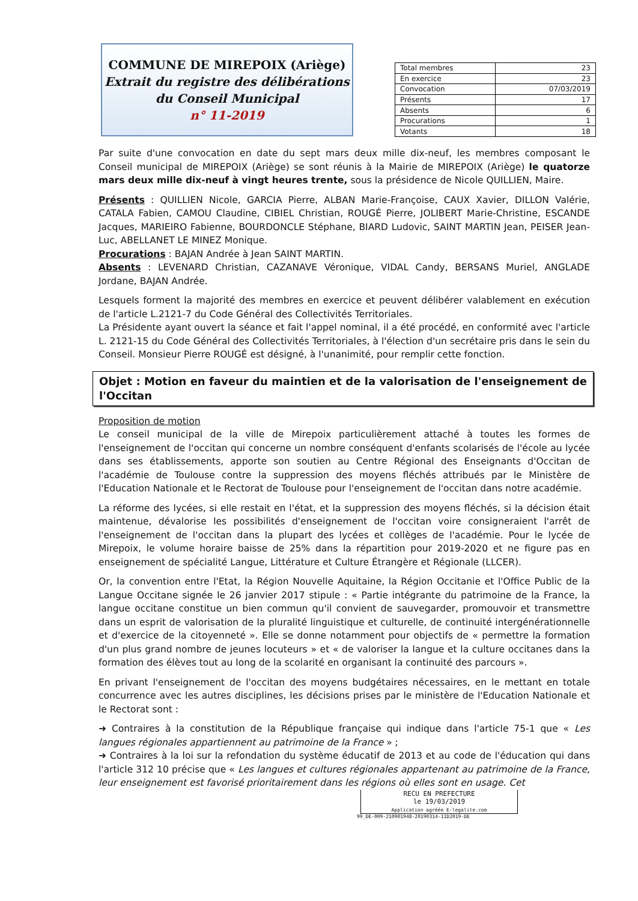COMMUNE DE MIREPOIX (Ariège)
Extrait du registre des délibérations du Conseil Municipal
n° 11-2019
| Total membres | 23 |
| En exercice | 23 |
| Convocation | 07/03/2019 |
| Présents | 17 |
| Absents | 6 |
| Procurations | 1 |
| Votants | 18 |
Par suite d'une convocation en date du sept mars deux mille dix-neuf, les membres composant le Conseil municipal de MIREPOIX (Ariège) se sont réunis à la Mairie de MIREPOIX (Ariège) le quatorze mars deux mille dix-neuf à vingt heures trente, sous la présidence de Nicole QUILLIEN, Maire.
Présents : QUILLIEN Nicole, GARCIA Pierre, ALBAN Marie-Françoise, CAUX Xavier, DILLON Valérie, CATALA Fabien, CAMOU Claudine, CIBIEL Christian, ROUGÉ Pierre, JOLIBERT Marie-Christine, ESCANDE Jacques, MARIEIRO Fabienne, BOURDONCLE Stéphane, BIARD Ludovic, SAINT MARTIN Jean, PEISER Jean-Luc, ABELLANET LE MINEZ Monique.
Procurations : BAJAN Andrée à Jean SAINT MARTIN.
Absents : LEVENARD Christian, CAZANAVE Véronique, VIDAL Candy, BERSANS Muriel, ANGLADE Jordane, BAJAN Andrée.
Lesquels forment la majorité des membres en exercice et peuvent délibérer valablement en exécution de l'article L.2121-7 du Code Général des Collectivités Territoriales.
La Présidente ayant ouvert la séance et fait l'appel nominal, il a été procédé, en conformité avec l'article L. 2121-15 du Code Général des Collectivités Territoriales, à l'élection d'un secrétaire pris dans le sein du Conseil. Monsieur Pierre ROUGÉ est désigné, à l'unanimité, pour remplir cette fonction.
Objet : Motion en faveur du maintien et de la valorisation de l'enseignement de l'Occitan
Proposition de motion
Le conseil municipal de la ville de Mirepoix particulièrement attaché à toutes les formes de l'enseignement de l'occitan qui concerne un nombre conséquent d'enfants scolarisés de l'école au lycée dans ses établissements, apporte son soutien au Centre Régional des Enseignants d'Occitan de l'académie de Toulouse contre la suppression des moyens fléchés attribués par le Ministère de l'Education Nationale et le Rectorat de Toulouse pour l'enseignement de l'occitan dans notre académie.
La réforme des lycées, si elle restait en l'état, et la suppression des moyens fléchés, si la décision était maintenue, dévalorise les possibilités d'enseignement de l'occitan voire consigneraient l'arrêt de l'enseignement de l'occitan dans la plupart des lycées et collèges de l'académie. Pour le lycée de Mirepoix, le volume horaire baisse de 25% dans la répartition pour 2019-2020 et ne figure pas en enseignement de spécialité Langue, Littérature et Culture Étrangère et Régionale (LLCER).
Or, la convention entre l'Etat, la Région Nouvelle Aquitaine, la Région Occitanie et l'Office Public de la Langue Occitane signée le 26 janvier 2017 stipule : « Partie intégrante du patrimoine de la France, la langue occitane constitue un bien commun qu'il convient de sauvegarder, promouvoir et transmettre dans un esprit de valorisation de la pluralité linguistique et culturelle, de continuité intergénérationnelle et d'exercice de la citoyenneté ». Elle se donne notamment pour objectifs de « permettre la formation d'un plus grand nombre de jeunes locuteurs » et « de valoriser la langue et la culture occitanes dans la formation des élèves tout au long de la scolarité en organisant la continuité des parcours ».
En privant l'enseignement de l'occitan des moyens budgétaires nécessaires, en le mettant en totale concurrence avec les autres disciplines, les décisions prises par le ministère de l'Education Nationale et le Rectorat sont :
➜ Contraires à la constitution de la République française qui indique dans l'article 75-1 que « Les langues régionales appartiennent au patrimoine de la France » ;
➜ Contraires à la loi sur la refondation du système éducatif de 2013 et au code de l'éducation qui dans l'article 312 10 précise que « Les langues et cultures régionales appartenant au patrimoine de la France, leur enseignement est favorisé prioritairement dans les régions où elles sont en usage. Cet
RECU EN PREFECTURE
le 19/03/2019
Application agréée E-legalite.com
99_DE-009-210901948-20190314-11D2019-DE